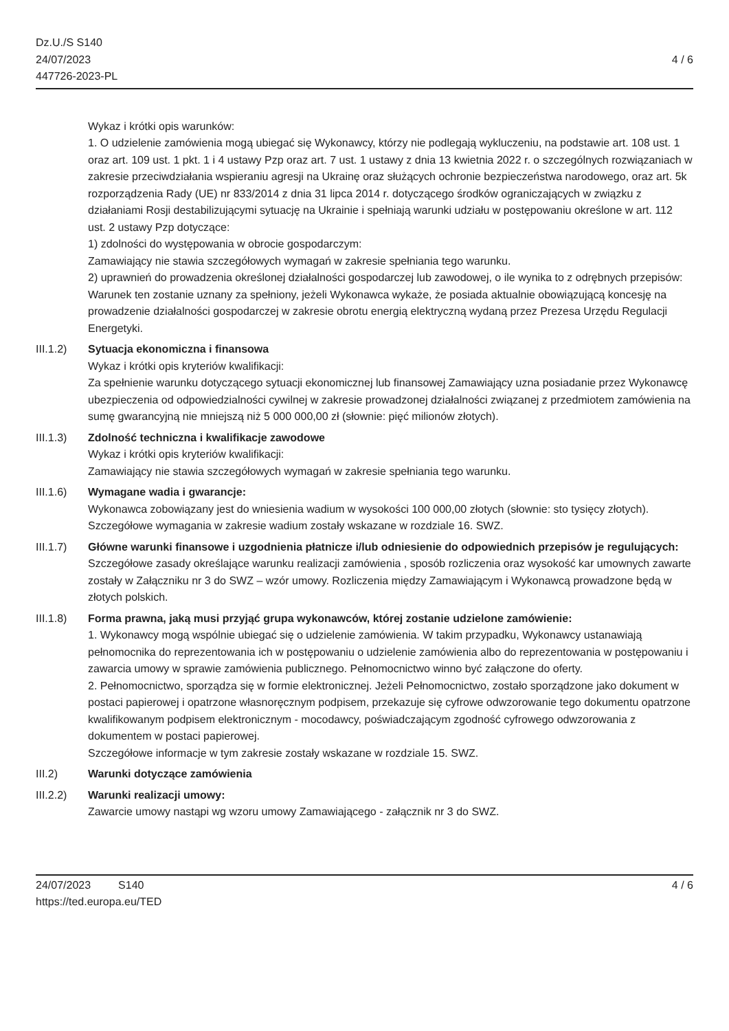Dz.U./S S140
24/07/2023
447726-2023-PL
4 / 6
Wykaz i krótki opis warunków:
1. O udzielenie zamówienia mogą ubiegać się Wykonawcy, którzy nie podlegają wykluczeniu, na podstawie art. 108 ust. 1 oraz art. 109 ust. 1 pkt. 1 i 4 ustawy Pzp oraz art. 7 ust. 1 ustawy z dnia 13 kwietnia 2022 r. o szczególnych rozwiązaniach w zakresie przeciwdziałania wspieraniu agresji na Ukrainę oraz służących ochronie bezpieczeństwa narodowego, oraz art. 5k rozporządzenia Rady (UE) nr 833/2014 z dnia 31 lipca 2014 r. dotyczącego środków ograniczających w związku z działaniami Rosji destabilizującymi sytuację na Ukrainie i spełniają warunki udziału w postępowaniu określone w art. 112 ust. 2 ustawy Pzp dotyczące:
1) zdolności do występowania w obrocie gospodarczym:
Zamawiający nie stawia szczegółowych wymagań w zakresie spełniania tego warunku.
2) uprawnień do prowadzenia określonej działalności gospodarczej lub zawodowej, o ile wynika to z odrębnych przepisów:
Warunek ten zostanie uznany za spełniony, jeżeli Wykonawca wykaże, że posiada aktualnie obowiązującą koncesję na prowadzenie działalności gospodarczej w zakresie obrotu energią elektryczną wydaną przez Prezesa Urzędu Regulacji Energetyki.
III.1.2)
Sytuacja ekonomiczna i finansowa
Wykaz i krótki opis kryteriów kwalifikacji:
Za spełnienie warunku dotyczącego sytuacji ekonomicznej lub finansowej Zamawiający uzna posiadanie przez Wykonawcę ubezpieczenia od odpowiedzialności cywilnej w zakresie prowadzonej działalności związanej z przedmiotem zamówienia na sumę gwarancyjną nie mniejszą niż 5 000 000,00 zł (słownie: pięć milionów złotych).
III.1.3)
Zdolność techniczna i kwalifikacje zawodowe
Wykaz i krótki opis kryteriów kwalifikacji:
Zamawiający nie stawia szczegółowych wymagań w zakresie spełniania tego warunku.
III.1.6)
Wymagane wadia i gwarancje:
Wykonawca zobowiązany jest do wniesienia wadium w wysokości 100 000,00 złotych (słownie: sto tysięcy złotych).
Szczegółowe wymagania w zakresie wadium zostały wskazane w rozdziale 16. SWZ.
III.1.7)
Główne warunki finansowe i uzgodnienia płatnicze i/lub odniesienie do odpowiednich przepisów je regulujących:
Szczegółowe zasady określające warunku realizacji zamówienia , sposób rozliczenia oraz wysokość kar umownych zawarte zostały w Załączniku nr 3 do SWZ – wzór umowy. Rozliczenia między Zamawiającym i Wykonawcą prowadzone będą w złotych polskich.
III.1.8)
Forma prawna, jaką musi przyjąć grupa wykonawców, której zostanie udzielone zamówienie:
1. Wykonawcy mogą wspólnie ubiegać się o udzielenie zamówienia. W takim przypadku, Wykonawcy ustanawiają pełnomocnika do reprezentowania ich w postępowaniu o udzielenie zamówienia albo do reprezentowania w postępowaniu i zawarcia umowy w sprawie zamówienia publicznego. Pełnomocnictwo winno być załączone do oferty.
2. Pełnomocnictwo, sporządza się w formie elektronicznej. Jeżeli Pełnomocnictwo, zostało sporządzone jako dokument w postaci papierowej i opatrzone własnoręcznym podpisem, przekazuje się cyfrowe odwzorowanie tego dokumentu opatrzone kwalifikowanym podpisem elektronicznym - mocodawcy, poświadczającym zgodność cyfrowego odwzorowania z dokumentem w postaci papierowej.
Szczegółowe informacje w tym zakresie zostały wskazane w rozdziale 15. SWZ.
III.2) Warunki dotyczące zamówienia
III.2.2)
Warunki realizacji umowy:
Zawarcie umowy nastąpi wg wzoru umowy Zamawiającego - załącznik nr 3 do SWZ.
24/07/2023 S140
https://ted.europa.eu/TED
4 / 6